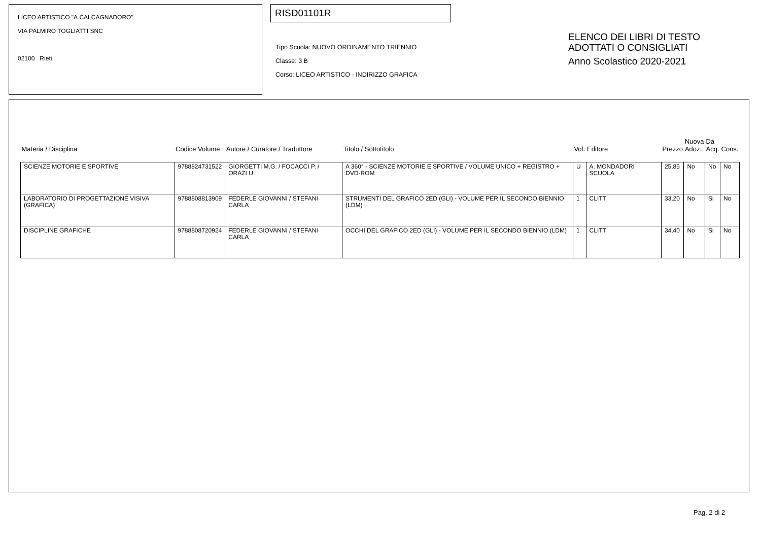LICEO ARTISTICO "A.CALCAGNADORO"
VIA PALMIRO TOGLIATTI SNC
02100 Rieti
RISD01101R
Tipo Scuola: NUOVO ORDINAMENTO TRIENNIO
Classe: 3 B
Corso: LICEO ARTISTICO - INDIRIZZO GRAFICA
ELENCO DEI LIBRI DI TESTO
ADOTTATI O CONSIGLIATI
Anno Scolastico 2020-2021
| Materia / Disciplina | Codice Volume | Autore / Curatore / Traduttore | Titolo / Sottotitolo | Vol. | Editore | Prezzo | Nuova Adoz. | Da Acq. | Cons. |
| --- | --- | --- | --- | --- | --- | --- | --- | --- | --- |
| SCIENZE MOTORIE E SPORTIVE | 9788824731522 | GIORGETTI M.G. / FOCACCI P. / ORAZI U. | A 360° - SCIENZE MOTORIE E SPORTIVE / VOLUME UNICO + REGISTRO + DVD-ROM | U | A. MONDADORI SCUOLA | 25,85 | No | No | No |
| LABORATORIO DI PROGETTAZIONE VISIVA (GRAFICA) | 9788808813909 | FEDERLE GIOVANNI / STEFANI CARLA | STRUMENTI DEL GRAFICO 2ED (GLI) - VOLUME PER IL SECONDO BIENNIO (LDM) | 1 | CLITT | 33,20 | No | Si | No |
| DISCIPLINE GRAFICHE | 9788808720924 | FEDERLE GIOVANNI / STEFANI CARLA | OCCHI DEL GRAFICO 2ED (GLI) - VOLUME PER IL SECONDO BIENNIO (LDM) | 1 | CLITT | 34,40 | No | Si | No |
Pag. 2 di 2